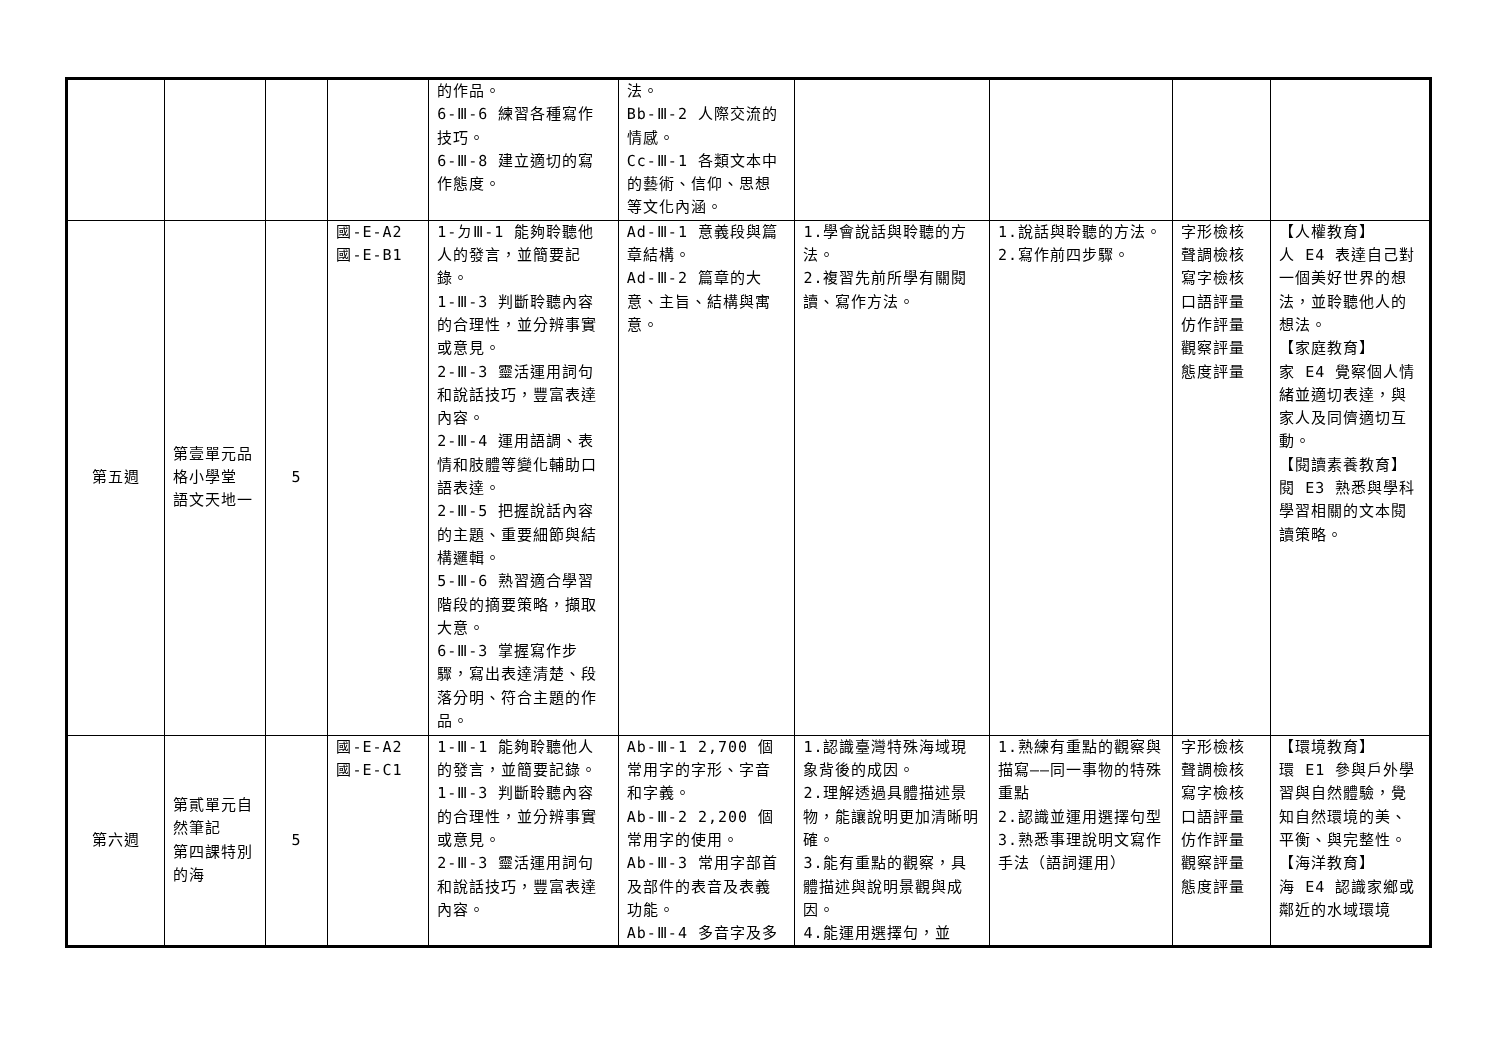| | | | | 的作品。 6-Ⅲ-6 練習各種寫作技巧。 6-Ⅲ-8 建立適切的寫作態度。 | 法。 Bb-Ⅲ-2 人際交流的情感。 Cc-Ⅲ-1 各類文本中的藝術、信仰、思想等文化內涵。 | | | | |
| 第五週 | 第壹單元品格小學堂 語文天地一 | 5 | 國-E-A2 國-E-B1 | 1-ㄉⅢ-1 能夠聆聽他人的發言，並簡要記錄。 1-Ⅲ-3 判斷聆聽內容的合理性，並分辨事實或意見。 2-Ⅲ-3 靈活運用詞句和說話技巧，豐富表達內容。 2-Ⅲ-4 運用語調、表情和肢體等變化輔助口語表達。 2-Ⅲ-5 把握說話內容的主題、重要細節與結構邏輯。 5-Ⅲ-6 熟習適合學習階段的摘要策略，擷取大意。 6-Ⅲ-3 掌握寫作步驟，寫出表達清楚、段落分明、符合主題的作品。 | Ad-Ⅲ-1 意義段與篇章結構。 Ad-Ⅲ-2 篇章的大意、主旨、結構與寓意。 | 1.學會說話與聆聽的方法。 2.複習先前所學有關閱讀、寫作方法。 | 1.說話與聆聽的方法。 2.寫作前四步驟。 | 字形檢核 聲調檢核 寫字檢核 口語評量 仿作評量 觀察評量 態度評量 | 【人權教育】 人 E4 表達自己對一個美好世界的想法，並聆聽他人的想法。 【家庭教育】 家 E4 覺察個人情緒並適切表達，與家人及同儕適切互動。 【閱讀素養教育】 閱 E3 熟悉與學科學習相關的文本閱讀策略。 |
| 第六週 | 第貳單元自然筆記 第四課特別的海 | 5 | 國-E-A2 國-E-C1 | 1-Ⅲ-1 能夠聆聽他人的發言，並簡要記錄。 1-Ⅲ-3 判斷聆聽內容的合理性，並分辨事實或意見。 2-Ⅲ-3 靈活運用詞句和說話技巧，豐富表達內容。 | Ab-Ⅲ-1 2,700 個常用字的字形、字音和字義。 Ab-Ⅲ-2 2,200 個常用字的使用。 Ab-Ⅲ-3 常用字部首及部件的表音及表義功能。 Ab-Ⅲ-4 多音字及多 | 1.認識臺灣特殊海域現象背後的成因。 2.理解透過具體描述景物，能讓說明更加清晰明確。 3.能有重點的觀察，具體描述與說明景觀與成因。 4.能運用選擇句，並 | 1.熟練有重點的觀察與描寫——同一事物的特殊重點 2.認識並運用選擇句型 3.熟悉事理說明文寫作手法（語詞運用） | 字形檢核 聲調檢核 寫字檢核 口語評量 仿作評量 觀察評量 態度評量 | 【環境教育】 環 E1 參與戶外學習與自然體驗，覺知自然環境的美、平衡、與完整性。 【海洋教育】 海 E4 認識家鄉或鄰近的水域環境 |